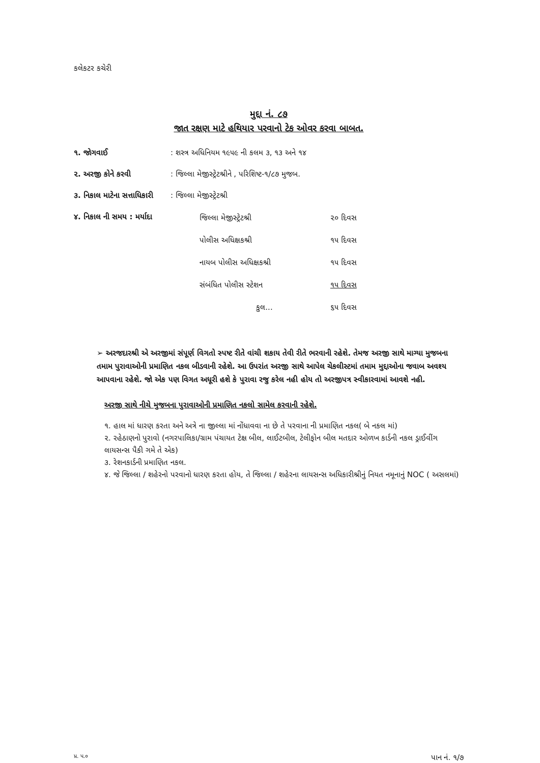કલેકટર કચેરી
મુદ્દા નં. ૮૭
જાત રક્ષણ માટે હથિયાર પરવાનો ટેક ઓવર કરવા બાબત.
| ૧. જોગવાઈ | : શસ્ત્ર અધિનિયમ ૧૯૫૯ ની કલમ ૩, ૧૩ અને ૧૪ |
| ૨. અરજી કોને કરવી | : જિલ્લા મેજીસ્ટ્રેટશ્રીને , પરિશિષ્ટ-૧/૮૭ મુજબ. |
| ૩. નિકાલ માટેના સત્તાધિકારી | : જિલ્લા મેજીસ્ટ્રેટશ્રી |
| ૪. નિકાલ ની સમય : મર્યાદા | / જિલ્લા મેજીસ્ટ્રેટશ્રી / ૨૦ દિવસ / / પોલીસ અધિક્ષકશ્રી / ૧૫ દિવસ / / નાયબ પોલીસ અધિક્ષકશ્રી / ૧૫ દિવસ / / સંબંધિત પોલીસ સ્ટેશન / ૧૫ દિવસ / / કુલ... / ૬૫ દિવસ / |
➢ અરજદારશ્રી એ અરજીમાં સંપૂર્ણ વિગતો સ્પષ્ટ રીતે વાંચી શકાય તેવી રીતે ભરવાની રહેશે. તેમજ અરજી સાથે માગ્યા મુજબના તમામ પુરાવાઓની પ્રમાણિત નકલ બીડવાની રહેશે. આ ઉપરાંત અરજી સાથે આપેલ ચેકલીસ્ટમાં તમામ મુદ્દાઓના જવાબ અવશ્ય આપવાના રહેશે. જો એક પણ વિગત અધૂરી હશે કે પુરાવા રજુ કરેલ નહી હોય તો અરજીપત્ર સ્વીકારવામાં આવશે નહી.
અરજી સાથે નીચે મુજબના પુરાવાઓની પ્રમાણિત નકલો સામેલ કરવાની રહેશે.
૧. હાલ માં ધારણ કરતા અને અત્રે ના જીલ્લા માં નોંધાવવા ના છે તે પરવાના ની પ્રમાણિત નકલ( બે નકલ માં)
૨. રહેઠાણનો પુરાવો (નગરપાલિકા/ગ્રામ પંચાયત ટેક્ષ બીલ, લાઈટબીલ, ટેલીફોન બીલ મતદાર ઓળખ કાર્ડની નકલ ડ્રાઈવીંગ લાયસન્સ પૈકી ગમે તે એક)
૩. રેશનકાર્ડની પ્રમાણિત નકલ.
૪. જે જિલ્લા / શહેરનો પરવાનો ધારણ કરતા હોય, તે જિલ્લા / શહેરના લાયસન્સ અધિકારીશ્રીનું નિયત નમૂનાનું NOC ( અસલમાં)
પ્ર. પ.૦ પાન નં. ૧/૭